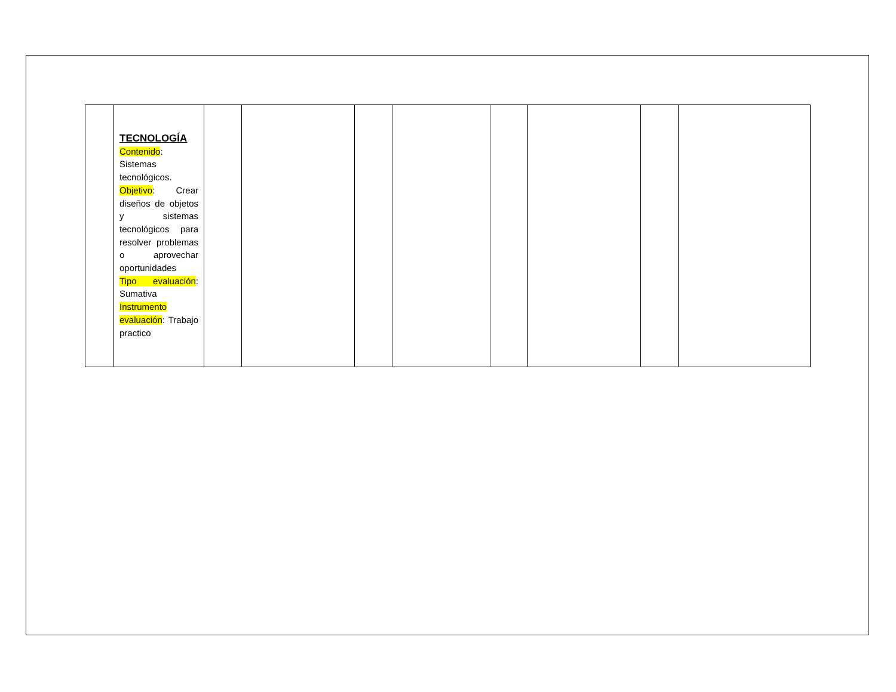| | TECNOLOGÍA Contenido : Sistemas tecnológicos. Objetivo : Crear diseños de objetos y sistemas tecnológicos para resolver problemas o aprovechar oportunidades Tipo evaluación : Sumativa Instrumento evaluación : Trabajo practico | | | | | | | | |